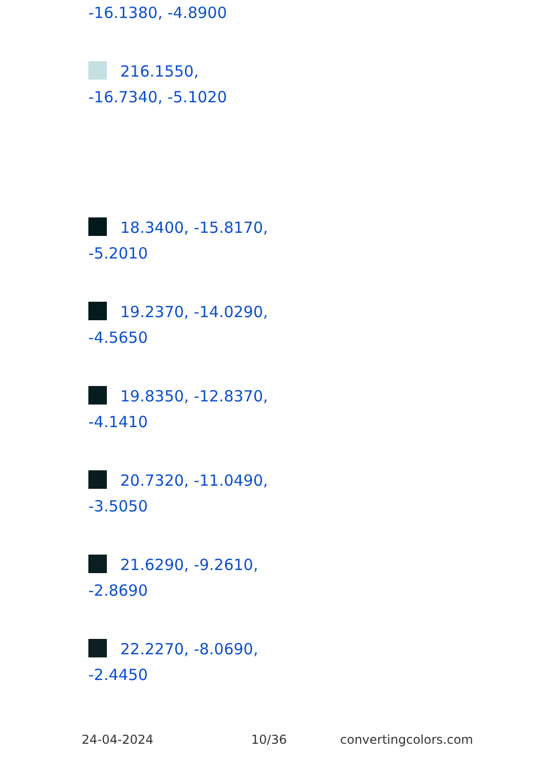-16.1380, -4.8900
216.1550, -16.7340, -5.1020
18.3400, -15.8170, -5.2010
19.2370, -14.0290, -4.5650
19.8350, -12.8370, -4.1410
20.7320, -11.0490, -3.5050
21.6290, -9.2610, -2.8690
22.2270, -8.0690, -2.4450
24-04-2024 10/36 convertingcolors.com